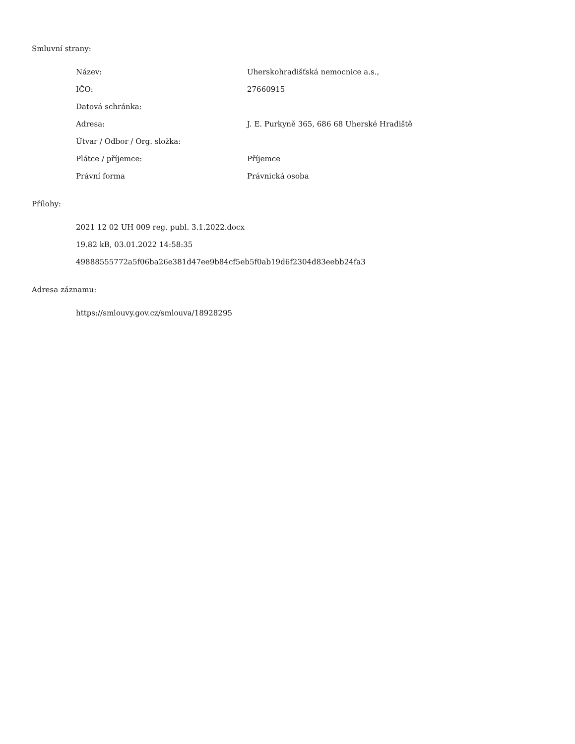Smluvní strany:
| Název: | Uherskohradišťská nemocnice a.s., |
| IČO: | 27660915 |
| Datová schránka: | |
| Adresa: | J. E. Purkyně 365, 686 68 Uherské Hradiště |
| Útvar / Odbor / Org. složka: | |
| Plátce / příjemce: | Příjemce |
| Právní forma | Právnická osoba |
Přílohy:
2021 12 02 UH 009 reg. publ. 3.1.2022.docx
19.82 kB, 03.01.2022 14:58:35
49888555772a5f06ba26e381d47ee9b84cf5eb5f0ab19d6f2304d83eebb24fa3
Adresa záznamu:
https://smlouvy.gov.cz/smlouva/18928295